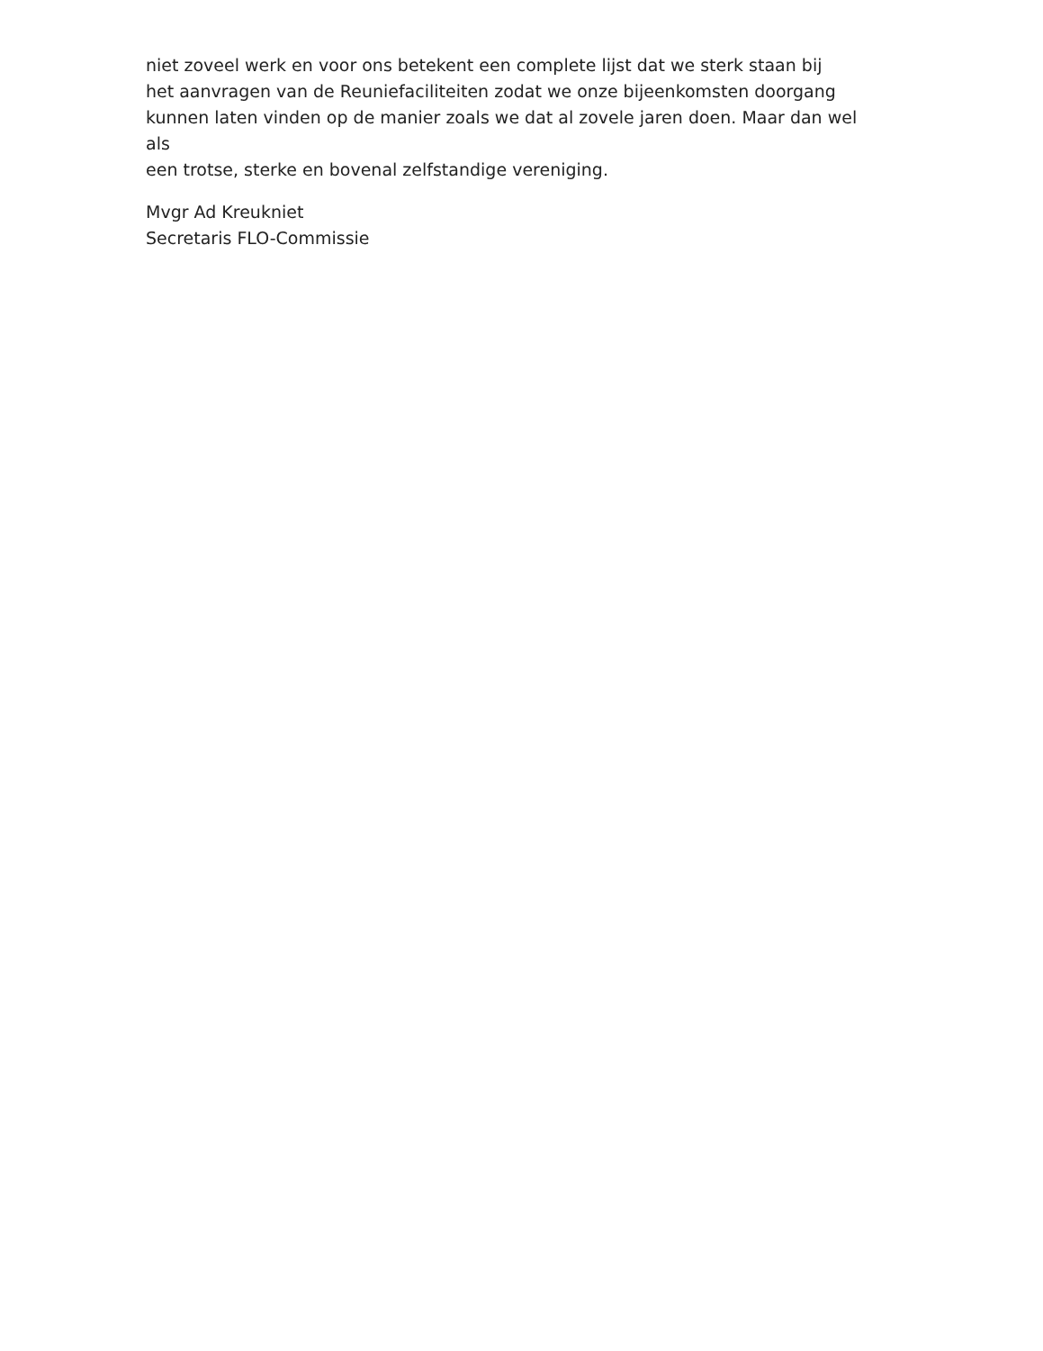niet zoveel werk en voor ons betekent een complete lijst dat we sterk staan bij
het aanvragen van de Reuniefaciliteiten zodat we onze bijeenkomsten doorgang
kunnen laten vinden op de manier zoals we dat al zovele jaren doen. Maar dan wel als
een trotse, sterke en bovenal zelfstandige vereniging.
Mvgr Ad Kreukniet
Secretaris FLO-Commissie